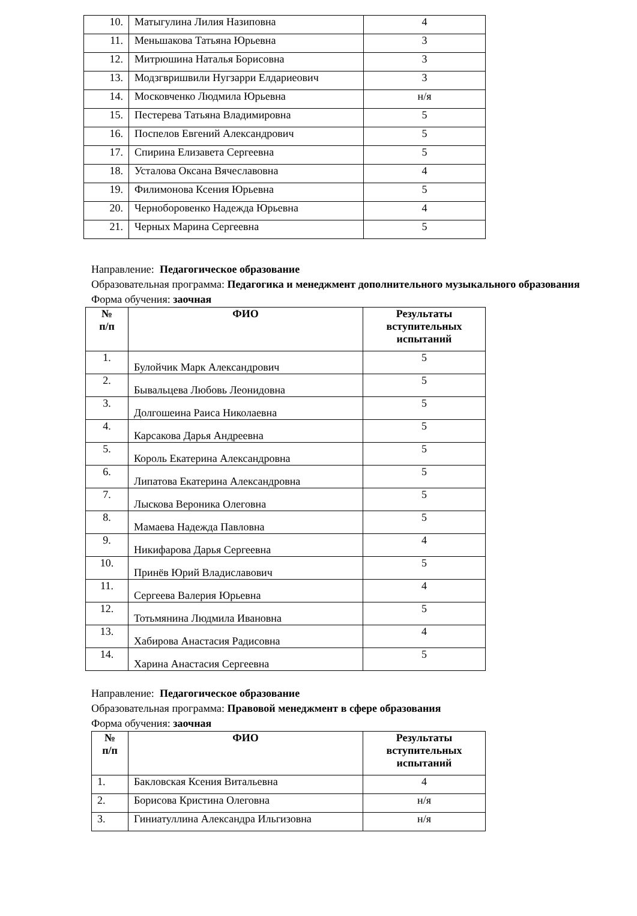| 10. | Матыгулина Лилия Назиповна | 4 |
| 11. | Меньшакова Татьяна Юрьевна | 3 |
| 12. | Митрюшина Наталья Борисовна | 3 |
| 13. | Модзгвришвили Нугзарри Елдариеович | 3 |
| 14. | Московченко Людмила Юрьевна | н/я |
| 15. | Пестерева Татьяна Владимировна | 5 |
| 16. | Поспелов Евгений Александрович | 5 |
| 17. | Спирина Елизавета Сергеевна | 5 |
| 18. | Усталова Оксана Вячеславовна | 4 |
| 19. | Филимонова Ксения Юрьевна | 5 |
| 20. | Черноборовенко Надежда Юрьевна | 4 |
| 21. | Черных Марина Сергеевна | 5 |
Направление: Педагогическое образование
Образовательная программа: Педагогика и менеджмент дополнительного музыкального образования
Форма обучения: заочная
| № п/п | ФИО | Результаты вступительных испытаний |
| --- | --- | --- |
| 1. | Булойчик Марк Александрович | 5 |
| 2. | Бывальцева Любовь Леонидовна | 5 |
| 3. | Долгошеина Раиса Николаевна | 5 |
| 4. | Карсакова Дарья Андреевна | 5 |
| 5. | Король Екатерина Александровна | 5 |
| 6. | Липатова Екатерина Александровна | 5 |
| 7. | Лыскова Вероника Олеговна | 5 |
| 8. | Мамаева Надежда Павловна | 5 |
| 9. | Никифарова Дарья Сергеевна | 4 |
| 10. | Принёв Юрий Владиславович | 5 |
| 11. | Сергеева Валерия Юрьевна | 4 |
| 12. | Тотьмянина Людмила Ивановна | 5 |
| 13. | Хабирова Анастасия Радисовна | 4 |
| 14. | Харина Анастасия Сергеевна | 5 |
Направление: Педагогическое образование
Образовательная программа: Правовой менеджмент в сфере образования
Форма обучения: заочная
| № п/п | ФИО | Результаты вступительных испытаний |
| --- | --- | --- |
| 1. | Бакловская Ксения Витальевна | 4 |
| 2. | Борисова Кристина Олеговна | н/я |
| 3. | Гиниатуллина Александра Ильгизовна | н/я |